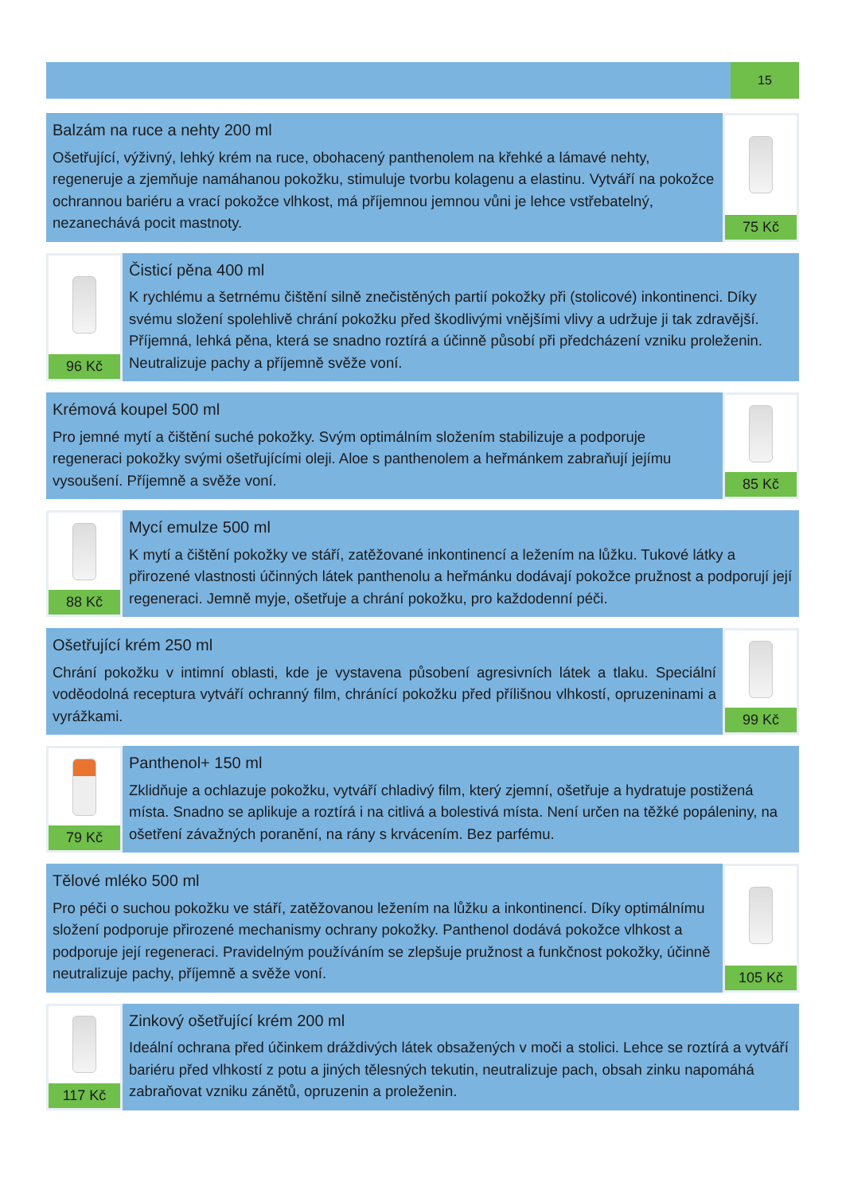15
Balzám na ruce a nehty 200 ml
Ošetřující, výživný, lehký krém na ruce, obohacený panthenolem na křehké a lámavé nehty, regeneruje a zjemňuje namáhanou pokožku, stimuluje tvorbu kolagenu a elastinu. Vytváří na pokožce ochrannou bariéru a vrací pokožce vlhkost, má příjemnou jemnou vůni je lehce vstřebatelný, nezanechává pocit mastnoty.
75 Kč
96 Kč
Čisticí pěna 400 ml
K rychlému a šetrnému čištění silně znečistěných partií pokožky při (stolicové) inkontinenci. Díky svému složení spolehlivě chrání pokožku před škodlivými vnějšími vlivy a udržuje ji tak zdravější. Příjemná, lehká pěna, která se snadno roztírá a účinně působí při předcházení vzniku proleženin. Neutralizuje pachy a příjemně svěže voní.
Krémová koupel 500 ml
Pro jemné mytí a čištění suché pokožky. Svým optimálním složením stabilizuje a podporuje regeneraci pokožky svými ošetřujícími oleji. Aloe s panthenolem a heřmánkem zabraňují jejímu vysoušení. Příjemně a svěže voní.
85 Kč
88 Kč
Mycí emulze 500 ml
K mytí a čištění pokožky ve stáří, zatěžované inkontinencí a ležením na lůžku. Tukové látky a přirozené vlastnosti účinných látek panthenolu a heřmánku dodávají pokožce pružnost a podporují její regeneraci. Jemně myje, ošetřuje a chrání pokožku, pro každodenní péči.
Ošetřující krém 250 ml
Chrání pokožku v intimní oblasti, kde je vystavena působení agresivních látek a tlaku. Speciální voděodolná receptura vytváří ochranný film, chránící pokožku před přílišnou vlhkostí, opruzeninami a vyrážkami.
99 Kč
79 Kč
Panthenol+ 150 ml
Zklidňuje a ochlazuje pokožku, vytváří chladivý film, který zjemní, ošetřuje a hydratuje postižená místa. Snadno se aplikuje a roztírá i na citlivá a bolestivá místa. Není určen na těžké popáleniny, na ošetření závažných poranění, na rány s krvácením. Bez parfému.
Tělové mléko 500 ml
Pro péči o suchou pokožku ve stáří, zatěžovanou ležením na lůžku a inkontinencí. Díky optimálnímu složení podporuje přirozené mechanismy ochrany pokožky. Panthenol dodává pokožce vlhkost a podporuje její regeneraci. Pravidelným používáním se zlepšuje pružnost a funkčnost pokožky, účinně neutralizuje pachy, příjemně a svěže voní.
105 Kč
117 Kč
Zinkový ošetřující krém 200 ml
Ideální ochrana před účinkem dráždivých látek obsažených v moči a stolici. Lehce se roztírá a vytváří bariéru před vlhkostí z potu a jiných tělesných tekutin, neutralizuje pach, obsah zinku napomáhá zabraňovat vzniku zánětů, opruzenin a proleženin.